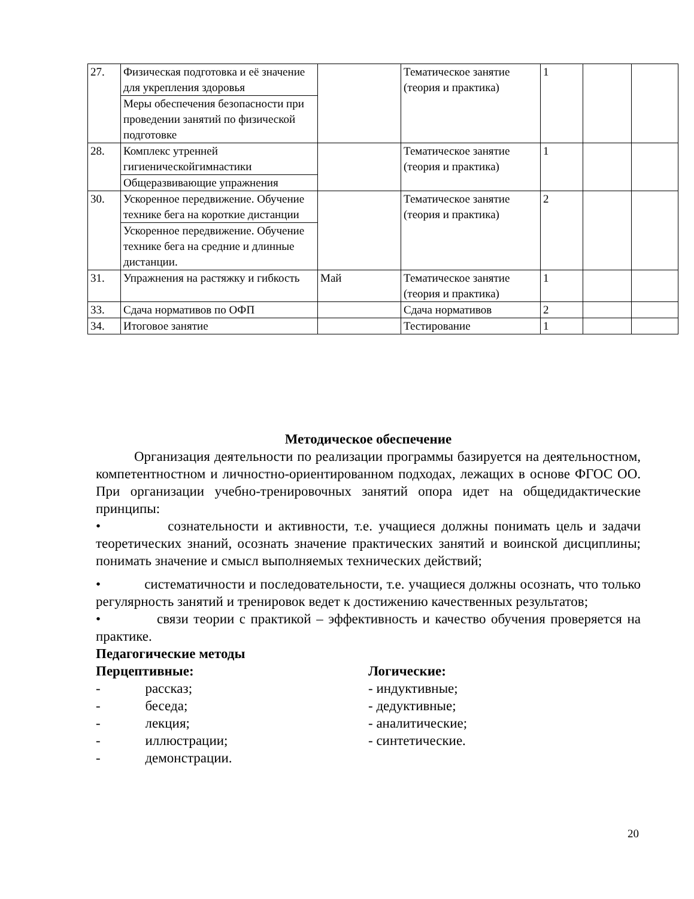| 27. | Физическая подготовка и её значение для укрепления здоровья | | Тематическое занятие (теория и практика) | 1 | | |
| | Меры обеспечения безопасности при проведении занятий по физической подготовке | | | | | |
| 28. | Комплекс утренней гигиеническойгимнастики | | Тематическое занятие (теория и практика) | 1 | | |
| | Общеразвивающие упражнения | | | | | |
| 30. | Ускоренное передвижение. Обучение технике бега на короткие дистанции | | Тематическое занятие (теория и практика) | 2 | | |
| | Ускоренное передвижение. Обучение технике бега на средние и длинные дистанции. | | | | | |
| 31. | Упражнения на растяжку и гибкость | Май | Тематическое занятие (теория и практика) | 1 | | |
| 33. | Сдача нормативов по ОФП | | Сдача нормативов | 2 | | |
| 34. | Итоговое занятие | | Тестирование | 1 | | |
Методическое обеспечение
Организация деятельности по реализации программы базируется на деятельностном, компетентностном и личностно-ориентированном подходах, лежащих в основе ФГОС ОО. При организации учебно-тренировочных занятий опора идет на общедидактические принципы:
• сознательности и активности, т.е. учащиеся должны понимать цель и задачи теоретических знаний, осознать значение практических занятий и воинской дисциплины; понимать значение и смысл выполняемых технических действий;
• систематичности и последовательности, т.е. учащиеся должны осознать, что только регулярность занятий и тренировок ведет к достижению качественных результатов;
• связи теории с практикой – эффективность и качество обучения проверяется на практике.
Педагогические методы
Перцептивные:
- рассказ;
- беседа;
- лекция;
- иллюстрации;
- демонстрации.
Логические:
- индуктивные;
- дедуктивные;
- аналитические;
- синтетические.
20